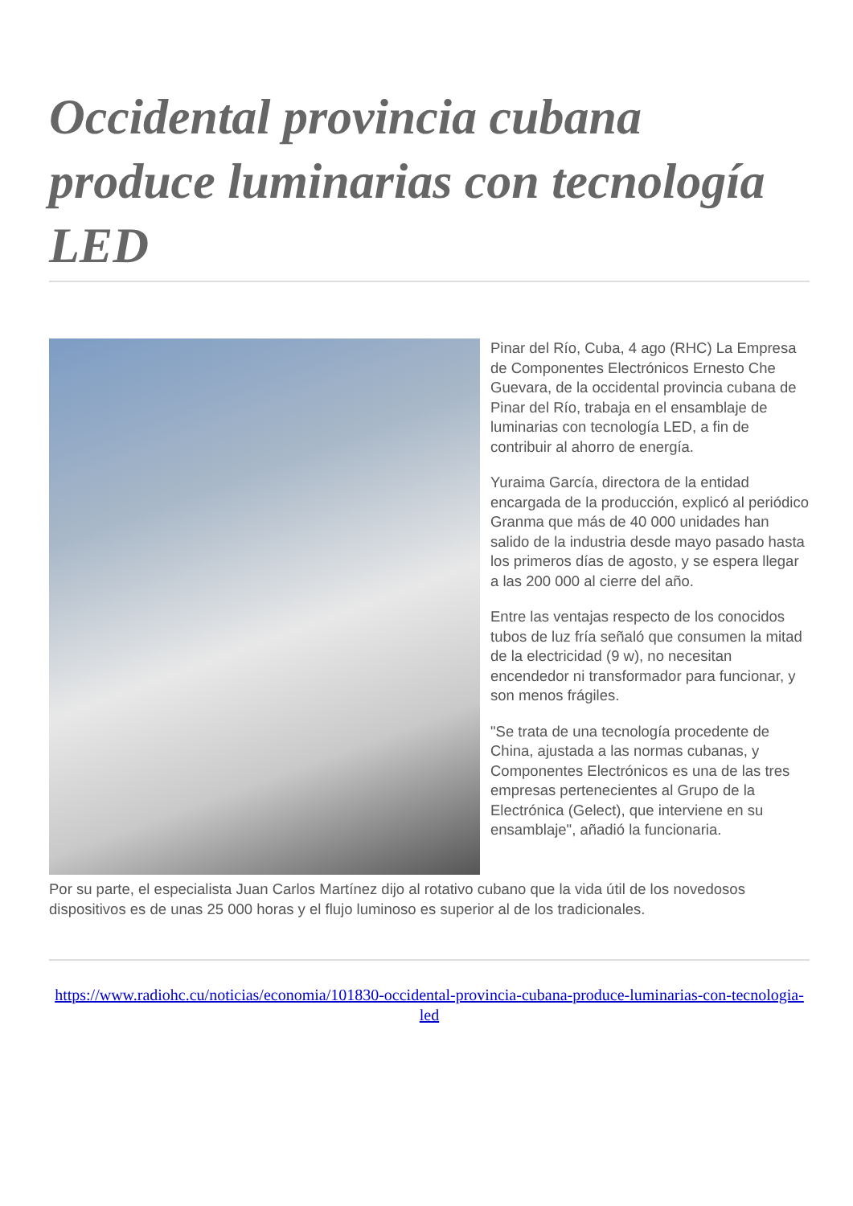Occidental provincia cubana produce luminarias con tecnología LED
Pinar del Río, Cuba, 4 ago (RHC) La Empresa de Componentes Electrónicos Ernesto Che Guevara, de la occidental provincia cubana de Pinar del Río, trabaja en el ensamblaje de luminarias con tecnología LED, a fin de contribuir al ahorro de energía.
Yuraima García, directora de la entidad encargada de la producción, explicó al periódico Granma que más de 40 000 unidades han salido de la industria desde mayo pasado hasta los primeros días de agosto, y se espera llegar a las 200 000 al cierre del año.
Entre las ventajas respecto de los conocidos tubos de luz fría señaló que consumen la mitad de la electricidad (9 w), no necesitan encendedor ni transformador para funcionar, y son menos frágiles.
"Se trata de una tecnología procedente de China, ajustada a las normas cubanas, y Componentes Electrónicos es una de las tres empresas pertenecientes al Grupo de la Electrónica (Gelect), que interviene en su ensamblaje", añadió la funcionaria.
Por su parte, el especialista Juan Carlos Martínez dijo al rotativo cubano que la vida útil de los novedosos dispositivos es de unas 25 000 horas y el flujo luminoso es superior al de los tradicionales.
https://www.radiohc.cu/noticias/economia/101830-occidental-provincia-cubana-produce-luminarias-con-tecnologia-led